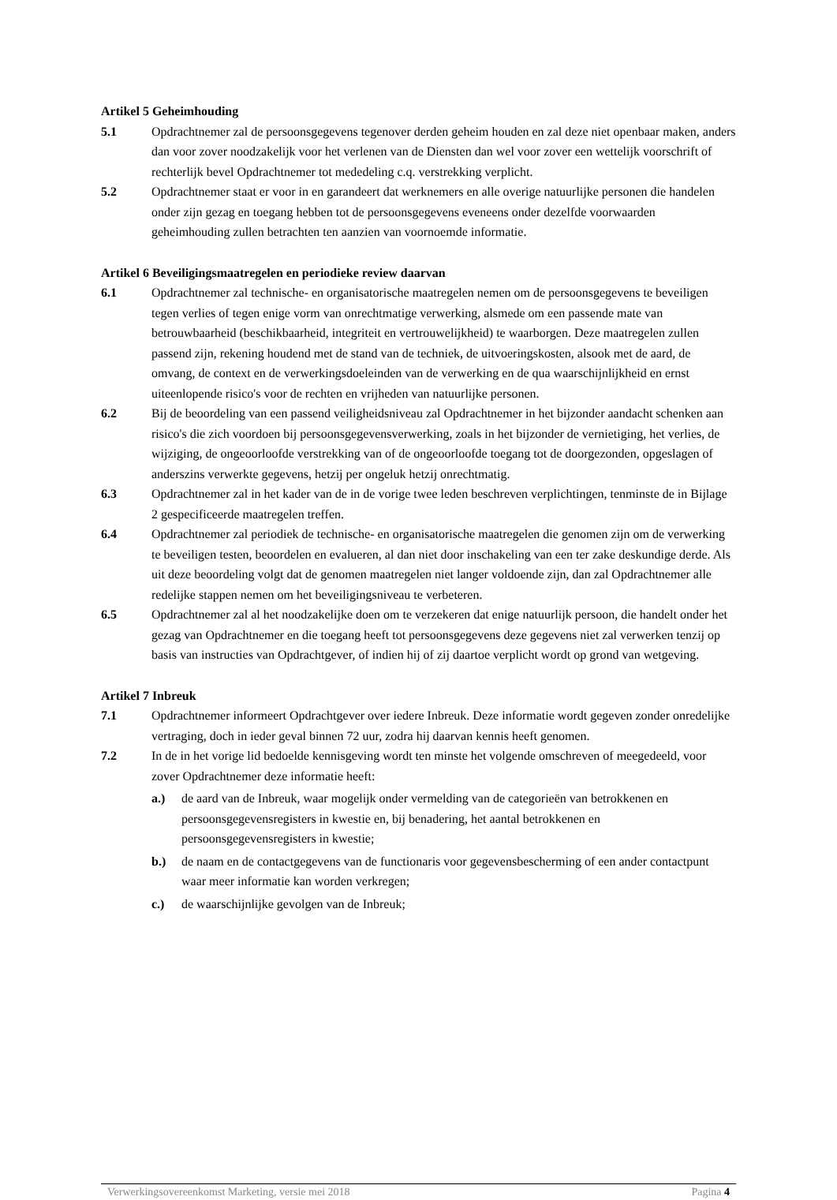Artikel 5 Geheimhouding
5.1 Opdrachtnemer zal de persoonsgegevens tegenover derden geheim houden en zal deze niet openbaar maken, anders dan voor zover noodzakelijk voor het verlenen van de Diensten dan wel voor zover een wettelijk voorschrift of rechterlijk bevel Opdrachtnemer tot mededeling c.q. verstrekking verplicht.
5.2 Opdrachtnemer staat er voor in en garandeert dat werknemers en alle overige natuurlijke personen die handelen onder zijn gezag en toegang hebben tot de persoonsgegevens eveneens onder dezelfde voorwaarden geheimhouding zullen betrachten ten aanzien van voornoemde informatie.
Artikel 6 Beveiligingsmaatregelen en periodieke review daarvan
6.1 Opdrachtnemer zal technische- en organisatorische maatregelen nemen om de persoonsgegevens te beveiligen tegen verlies of tegen enige vorm van onrechtmatige verwerking, alsmede om een passende mate van betrouwbaarheid (beschikbaarheid, integriteit en vertrouwelijkheid) te waarborgen. Deze maatregelen zullen passend zijn, rekening houdend met de stand van de techniek, de uitvoeringskosten, alsook met de aard, de omvang, de context en de verwerkingsdoeleinden van de verwerking en de qua waarschijnlijkheid en ernst uiteenlopende risico's voor de rechten en vrijheden van natuurlijke personen.
6.2 Bij de beoordeling van een passend veiligheidsniveau zal Opdrachtnemer in het bijzonder aandacht schenken aan risico's die zich voordoen bij persoonsgegevensverwerking, zoals in het bijzonder de vernietiging, het verlies, de wijziging, de ongeoorloofde verstrekking van of de ongeoorloofde toegang tot de doorgezonden, opgeslagen of anderszins verwerkte gegevens, hetzij per ongeluk hetzij onrechtmatig.
6.3 Opdrachtnemer zal in het kader van de in de vorige twee leden beschreven verplichtingen, tenminste de in Bijlage 2 gespecificeerde maatregelen treffen.
6.4 Opdrachtnemer zal periodiek de technische- en organisatorische maatregelen die genomen zijn om de verwerking te beveiligen testen, beoordelen en evalueren, al dan niet door inschakeling van een ter zake deskundige derde. Als uit deze beoordeling volgt dat de genomen maatregelen niet langer voldoende zijn, dan zal Opdrachtnemer alle redelijke stappen nemen om het beveiligingsniveau te verbeteren.
6.5 Opdrachtnemer zal al het noodzakelijke doen om te verzekeren dat enige natuurlijk persoon, die handelt onder het gezag van Opdrachtnemer en die toegang heeft tot persoonsgegevens deze gegevens niet zal verwerken tenzij op basis van instructies van Opdrachtgever, of indien hij of zij daartoe verplicht wordt op grond van wetgeving.
Artikel 7 Inbreuk
7.1 Opdrachtnemer informeert Opdrachtgever over iedere Inbreuk. Deze informatie wordt gegeven zonder onredelijke vertraging, doch in ieder geval binnen 72 uur, zodra hij daarvan kennis heeft genomen.
7.2 In de in het vorige lid bedoelde kennisgeving wordt ten minste het volgende omschreven of meegedeeld, voor zover Opdrachtnemer deze informatie heeft:
a.) de aard van de Inbreuk, waar mogelijk onder vermelding van de categorieën van betrokkenen en persoonsgegevensregisters in kwestie en, bij benadering, het aantal betrokkenen en persoonsgegevensregisters in kwestie;
b.) de naam en de contactgegevens van de functionaris voor gegevensbescherming of een ander contactpunt waar meer informatie kan worden verkregen;
c.) de waarschijnlijke gevolgen van de Inbreuk;
Verwerkingsovereenkomst Marketing, versie mei 2018 Pagina 4